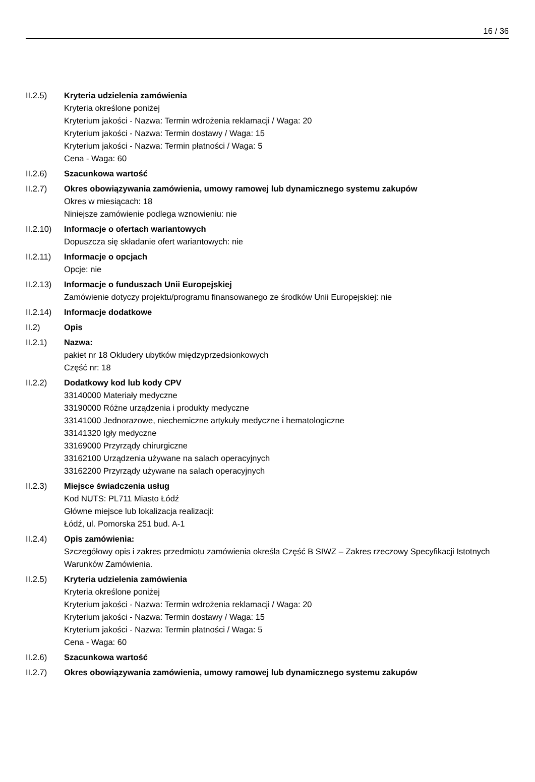16 / 36
II.2.5) Kryteria udzielenia zamówienia
Kryteria określone poniżej
Kryterium jakości - Nazwa: Termin wdrożenia reklamacji / Waga: 20
Kryterium jakości - Nazwa: Termin dostawy / Waga: 15
Kryterium jakości - Nazwa: Termin płatności / Waga: 5
Cena - Waga: 60
II.2.6) Szacunkowa wartość
II.2.7) Okres obowiązywania zamówienia, umowy ramowej lub dynamicznego systemu zakupów
Okres w miesiącach: 18
Niniejsze zamówienie podlega wznowieniu: nie
II.2.10)
Informacje o ofertach wariantowych
Dopuszcza się składanie ofert wariantowych: nie
II.2.11)
Informacje o opcjach
Opcje: nie
II.2.13)
Informacje o funduszach Unii Europejskiej
Zamówienie dotyczy projektu/programu finansowanego ze środków Unii Europejskiej: nie
II.2.14)
Informacje dodatkowe
II.2) Opis
II.2.1) Nazwa:
pakiet nr 18 Okludery ubytków międzyprzedsionkowych
Część nr: 18
II.2.2) Dodatkowy kod lub kody CPV
33140000 Materiały medyczne
33190000 Różne urządzenia i produkty medyczne
33141000 Jednorazowe, niechemiczne artykuły medyczne i hematologiczne
33141320 Igły medyczne
33169000 Przyrządy chirurgiczne
33162100 Urządzenia używane na salach operacyjnych
33162200 Przyrządy używane na salach operacyjnych
II.2.3) Miejsce świadczenia usług
Kod NUTS: PL711 Miasto Łódź
Główne miejsce lub lokalizacja realizacji:
Łódź, ul. Pomorska 251 bud. A-1
II.2.4) Opis zamówienia:
Szczegółowy opis i zakres przedmiotu zamówienia określa Część B SIWZ – Zakres rzeczowy Specyfikacji Istotnych Warunków Zamówienia.
II.2.5) Kryteria udzielenia zamówienia
Kryteria określone poniżej
Kryterium jakości - Nazwa: Termin wdrożenia reklamacji / Waga: 20
Kryterium jakości - Nazwa: Termin dostawy / Waga: 15
Kryterium jakości - Nazwa: Termin płatności / Waga: 5
Cena - Waga: 60
II.2.6) Szacunkowa wartość
II.2.7) Okres obowiązywania zamówienia, umowy ramowej lub dynamicznego systemu zakupów